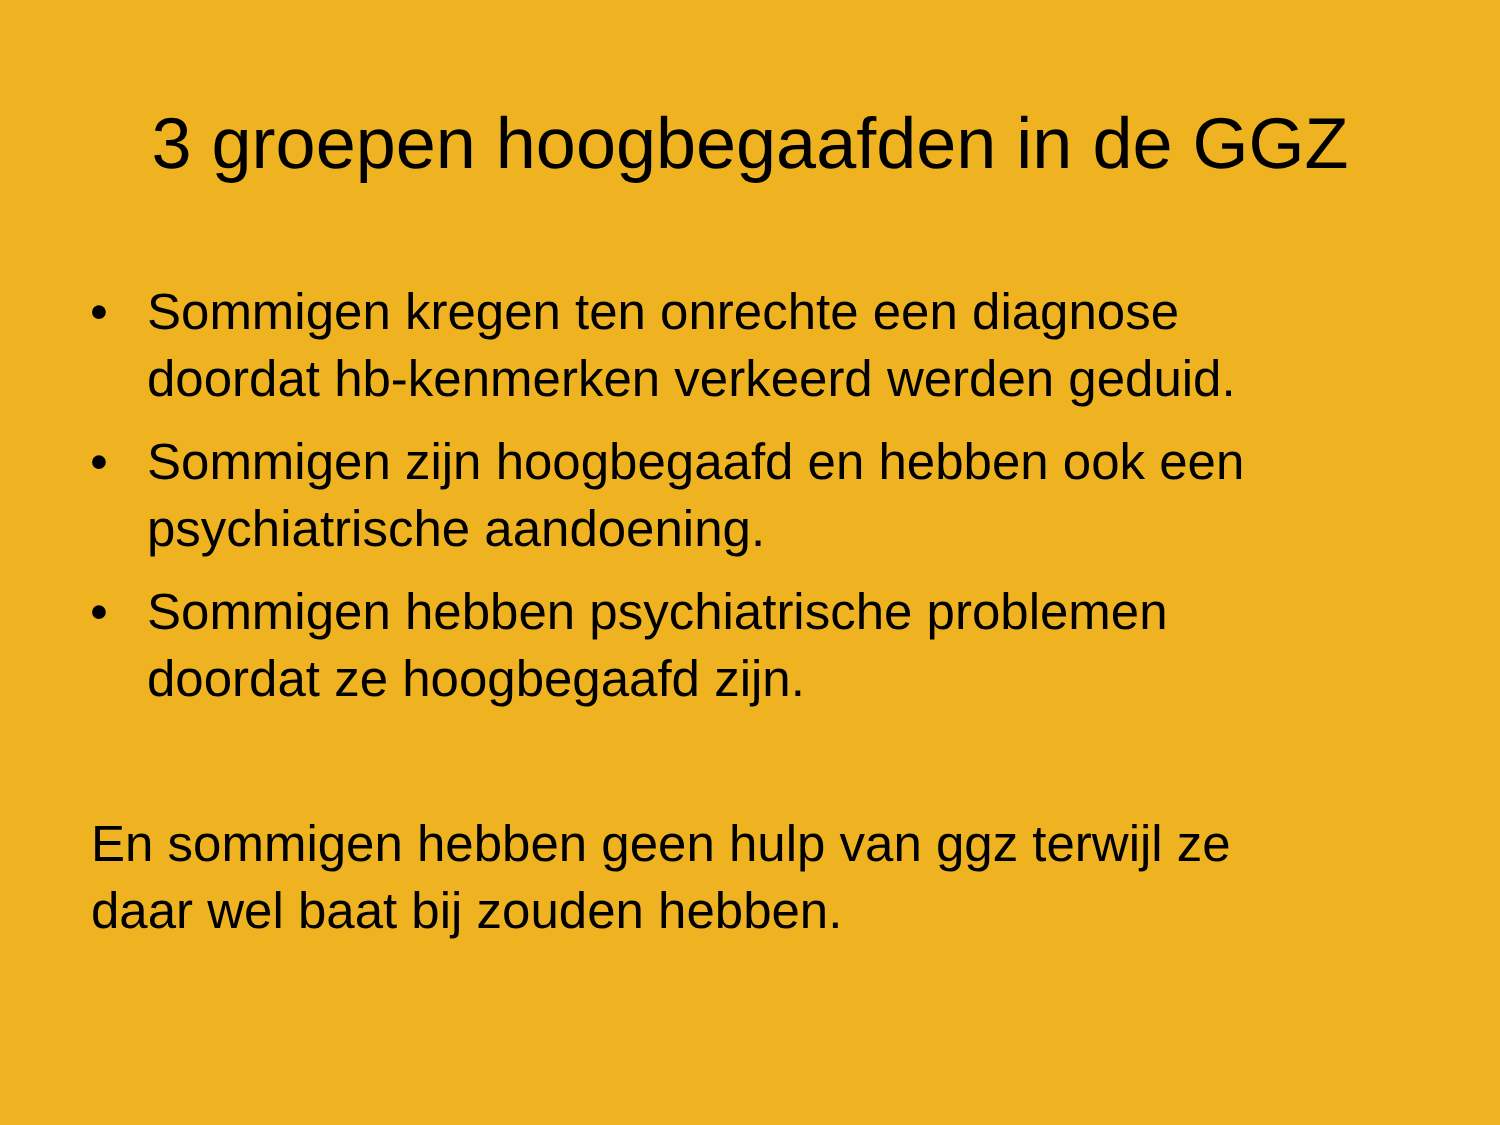3 groepen hoogbegaafden in de GGZ
• Sommigen kregen ten onrechte een diagnose
doordat hb-kenmerken verkeerd werden geduid.
• Sommigen zijn hoogbegaafd en hebben ook een
psychiatrische aandoening.
• Sommigen hebben psychiatrische problemen
doordat ze hoogbegaafd zijn.
En sommigen hebben geen hulp van ggz terwijl ze
daar wel baat bij zouden hebben.